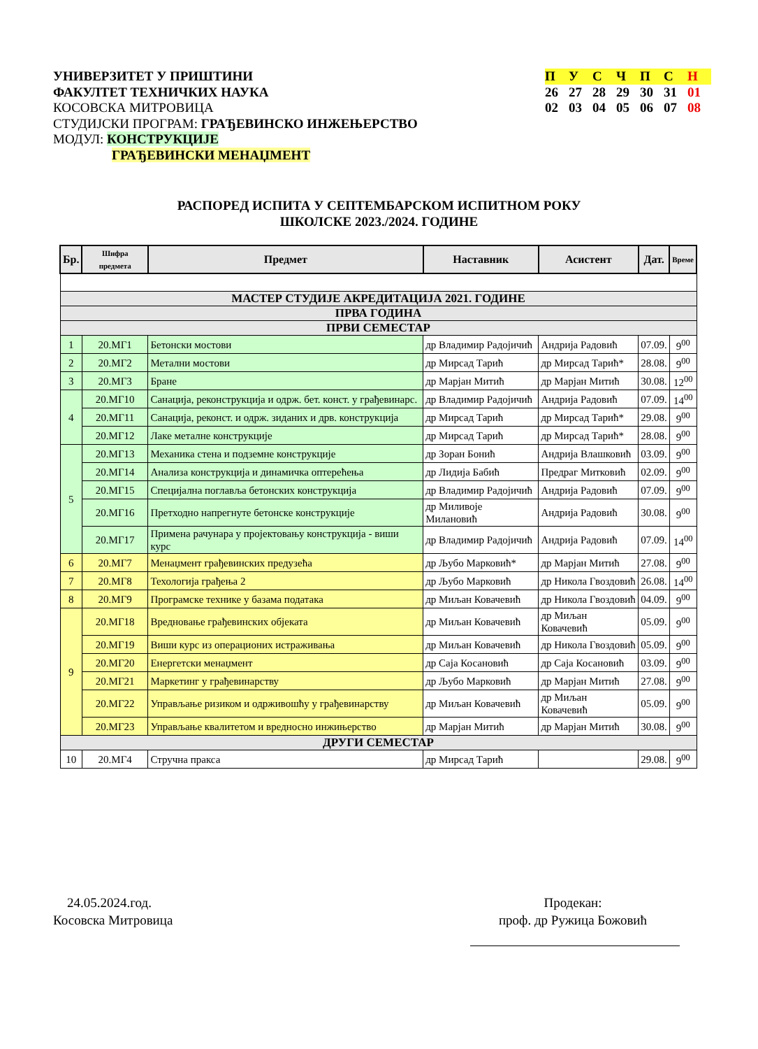УНИВЕРЗИТЕТ У ПРИШТИНИ
ФАКУЛТЕТ ТЕХНИЧКИХ НАУКА
КОСОВСКА МИТРОВИЦА
СТУДИЈСКИ ПРОГРАМ: ГРАЂЕВИНСКО ИНЖЕЊЕРСТВО
МОДУЛ: КОНСТРУКЦИЈЕ
ГРАЂЕВИНСКИ МЕНАЏМЕНТ
| П | У | С | Ч | П | С | Н |
| 26 | 27 | 28 | 29 | 30 | 31 | 01 |
| 02 | 03 | 04 | 05 | 06 | 07 | 08 |
РАСПОРЕД ИСПИТА У СЕПТЕМБАРСКОМ ИСПИТНОМ РОКУ
ШКОЛСКЕ 2023./2024. ГОДИНЕ
| Бр. | Шифра предмета | Предмет | Наставник | Асистент | Дат. | Време |
| --- | --- | --- | --- | --- | --- | --- |
| МАСТЕР СТУДИЈЕ АКРЕДИТАЦИЈА 2021. ГОДИНЕ | | | | | | |
| ПРВА ГОДИНА | | | | | | |
| ПРВИ СЕМЕСТАР | | | | | | |
| 1 | 20.МГ1 | Бетонски мостови | др Владимир Радојичић | Андрија Радовић | 07.09. | 9<sup>00</sup> |
| 2 | 20.МГ2 | Метални мостови | др Мирсад Тарић | др Мирсад Тарић* | 28.08. | 9<sup>00</sup> |
| 3 | 20.МГ3 | Бране | др Марјан Митић | др Марјан Митић | 30.08. | 12<sup>00</sup> |
| 4 | 20.МГ10 | Санација, реконструкција и одрж. бет. конст. у грађевинарс. | др Владимир Радојичић | Андрија Радовић | 07.09. | 14<sup>00</sup> |
| | 20.МГ11 | Санација, реконст. и одрж. зиданих и дрв. конструкција | др Мирсад Тарић | др Мирсад Тарић* | 29.08. | 9<sup>00</sup> |
| | 20.МГ12 | Лаке металне конструкције | др Мирсад Тарић | др Мирсад Тарић* | 28.08. | 9<sup>00</sup> |
| 5 | 20.МГ13 | Механика стена и подземне конструкције | др Зоран Бонић | Андрија Влашковић | 03.09. | 9<sup>00</sup> |
| | 20.МГ14 | Анализа конструкција и динамичка оптерећења | др Лидија Бабић | Предраг Митковић | 02.09. | 9<sup>00</sup> |
| | 20.МГ15 | Специјална поглавља бетонских конструкција | др Владимир Радојичић | Андрија Радовић | 07.09. | 9<sup>00</sup> |
| | 20.МГ16 | Претходно напрегнуте бетонске конструкције | др Миливоје Милановић | Андрија Радовић | 30.08. | 9<sup>00</sup> |
| | 20.МГ17 | Примена рачунара у пројектовању конструкција - виши курс | др Владимир Радојичић | Андрија Радовић | 07.09. | 14<sup>00</sup> |
| 6 | 20.МГ7 | Менаџмент грађевинских предузећа | др Љубо Марковић* | др Марјан Митић | 27.08. | 9<sup>00</sup> |
| 7 | 20.МГ8 | Техологија грађења 2 | др Љубо Марковић | др Никола Гвоздовић | 26.08. | 14<sup>00</sup> |
| 8 | 20.МГ9 | Програмске технике у базама података | др Миљан Ковачевић | др Никола Гвоздовић | 04.09. | 9<sup>00</sup> |
| 9 | 20.МГ18 | Вредновање грађевинских објеката | др Миљан Ковачевић | др Миљан Ковачевић | 05.09. | 9<sup>00</sup> |
| | 20.МГ19 | Виши курс из операционих истраживања | др Миљан Ковачевић | др Никола Гвоздовић | 05.09. | 9<sup>00</sup> |
| | 20.МГ20 | Енергетски менаџмент | др Саја Косановић | др Саја Косановић | 03.09. | 9<sup>00</sup> |
| | 20.МГ21 | Маркетинг у грађевинарству | др Љубо Марковић | др Марјан Митић | 27.08. | 9<sup>00</sup> |
| | 20.МГ22 | Управљање ризиком и одрживошћу у грађевинарству | др Миљан Ковачевић | др Миљан Ковачевић | 05.09. | 9<sup>00</sup> |
| | 20.МГ23 | Управљање квалитетом и вредносно инжињерство | др Марјан Митић | др Марјан Митић | 30.08. | 9<sup>00</sup> |
| ДРУГИ СЕМЕСТАР | | | | | | |
| 10 | 20.МГ4 | Стручна пракса | др Мирсад Тарић | | 29.08. | 9<sup>00</sup> |
24.05.2024.год.
Косовска Митровица
Продекан:
проф. др Ружица Божовић